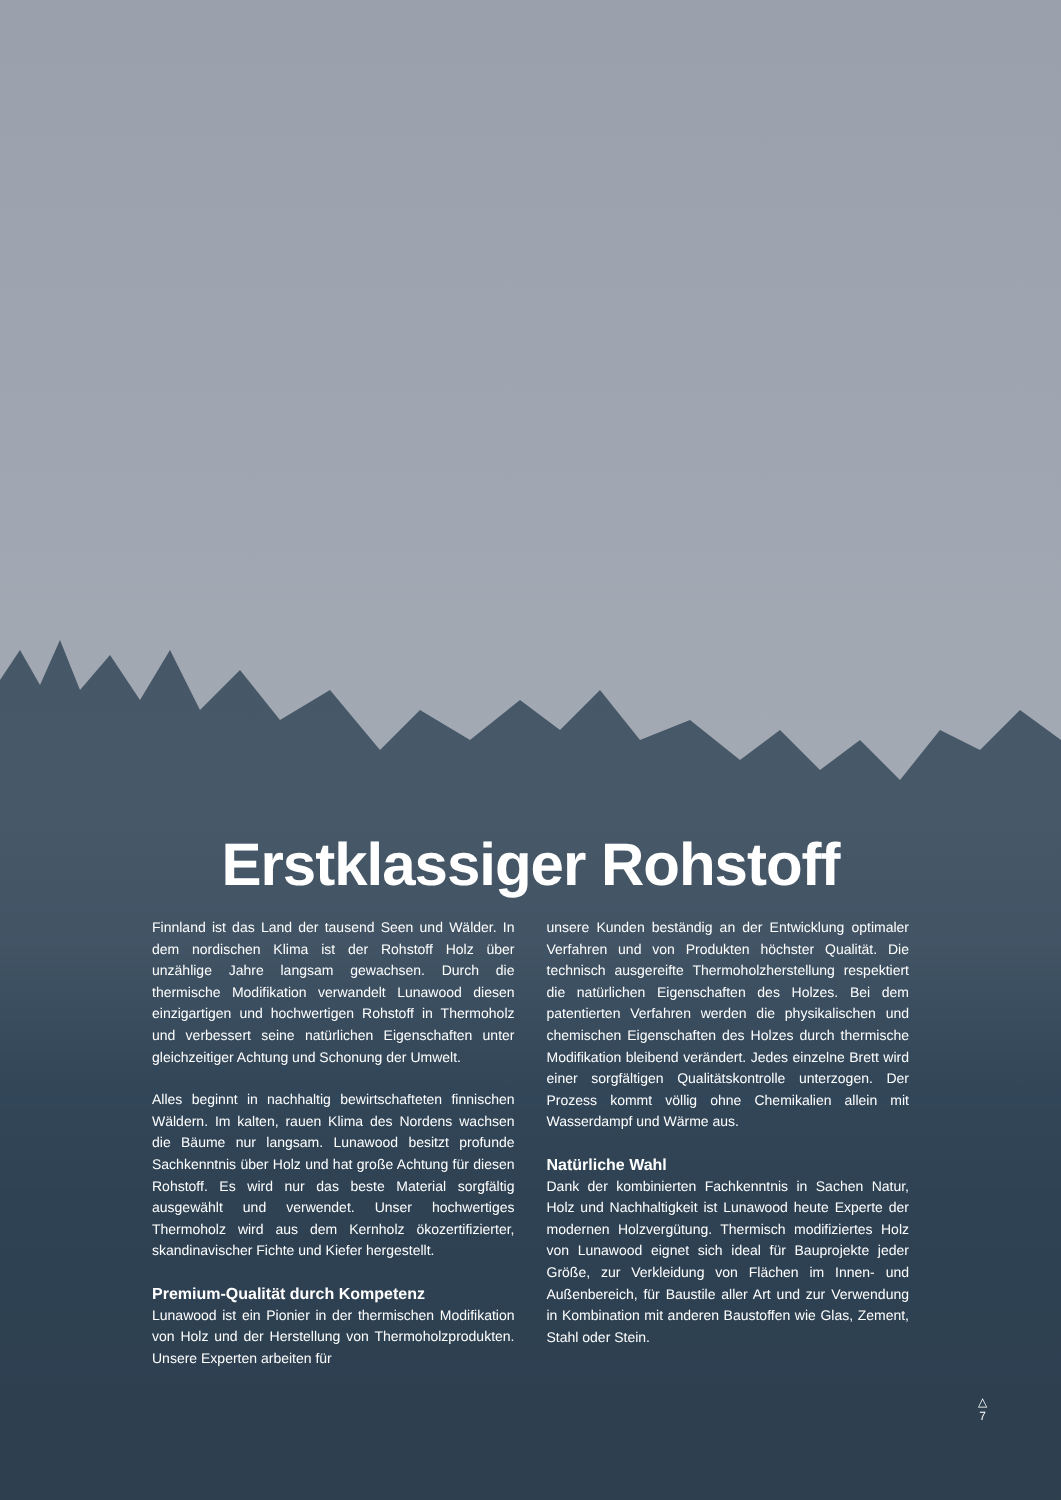Erstklassiger Rohstoff
Finnland ist das Land der tausend Seen und Wälder. In dem nordischen Klima ist der Rohstoff Holz über unzählige Jahre langsam gewachsen. Durch die thermische Modifikation verwandelt Lunawood diesen einzigartigen und hochwertigen Rohstoff in Thermoholz und verbessert seine natürlichen Eigenschaften unter gleichzeitiger Achtung und Schonung der Umwelt.
Alles beginnt in nachhaltig bewirtschafteten finnischen Wäldern. Im kalten, rauen Klima des Nordens wachsen die Bäume nur langsam. Lunawood besitzt profunde Sachkenntnis über Holz und hat große Achtung für diesen Rohstoff. Es wird nur das beste Material sorgfältig ausgewählt und verwendet. Unser hochwertiges Thermoholz wird aus dem Kernholz ökozertifizierter, skandinavischer Fichte und Kiefer hergestellt.
Premium-Qualität durch Kompetenz
Lunawood ist ein Pionier in der thermischen Modifikation von Holz und der Herstellung von Thermoholzprodukten. Unsere Experten arbeiten für
unsere Kunden beständig an der Entwicklung optimaler Verfahren und von Produkten höchster Qualität. Die technisch ausgereifte Thermoholzherstellung respektiert die natürlichen Eigenschaften des Holzes. Bei dem patentierten Verfahren werden die physikalischen und chemischen Eigenschaften des Holzes durch thermische Modifikation bleibend verändert. Jedes einzelne Brett wird einer sorgfältigen Qualitätskontrolle unterzogen. Der Prozess kommt völlig ohne Chemikalien allein mit Wasserdampf und Wärme aus.
Natürliche Wahl
Dank der kombinierten Fachkenntnis in Sachen Natur, Holz und Nachhaltigkeit ist Lunawood heute Experte der modernen Holzvergütung. Thermisch modifiziertes Holz von Lunawood eignet sich ideal für Bauprojekte jeder Größe, zur Verkleidung von Flächen im Innen- und Außenbereich, für Baustile aller Art und zur Verwendung in Kombination mit anderen Baustoffen wie Glas, Zement, Stahl oder Stein.
△
7